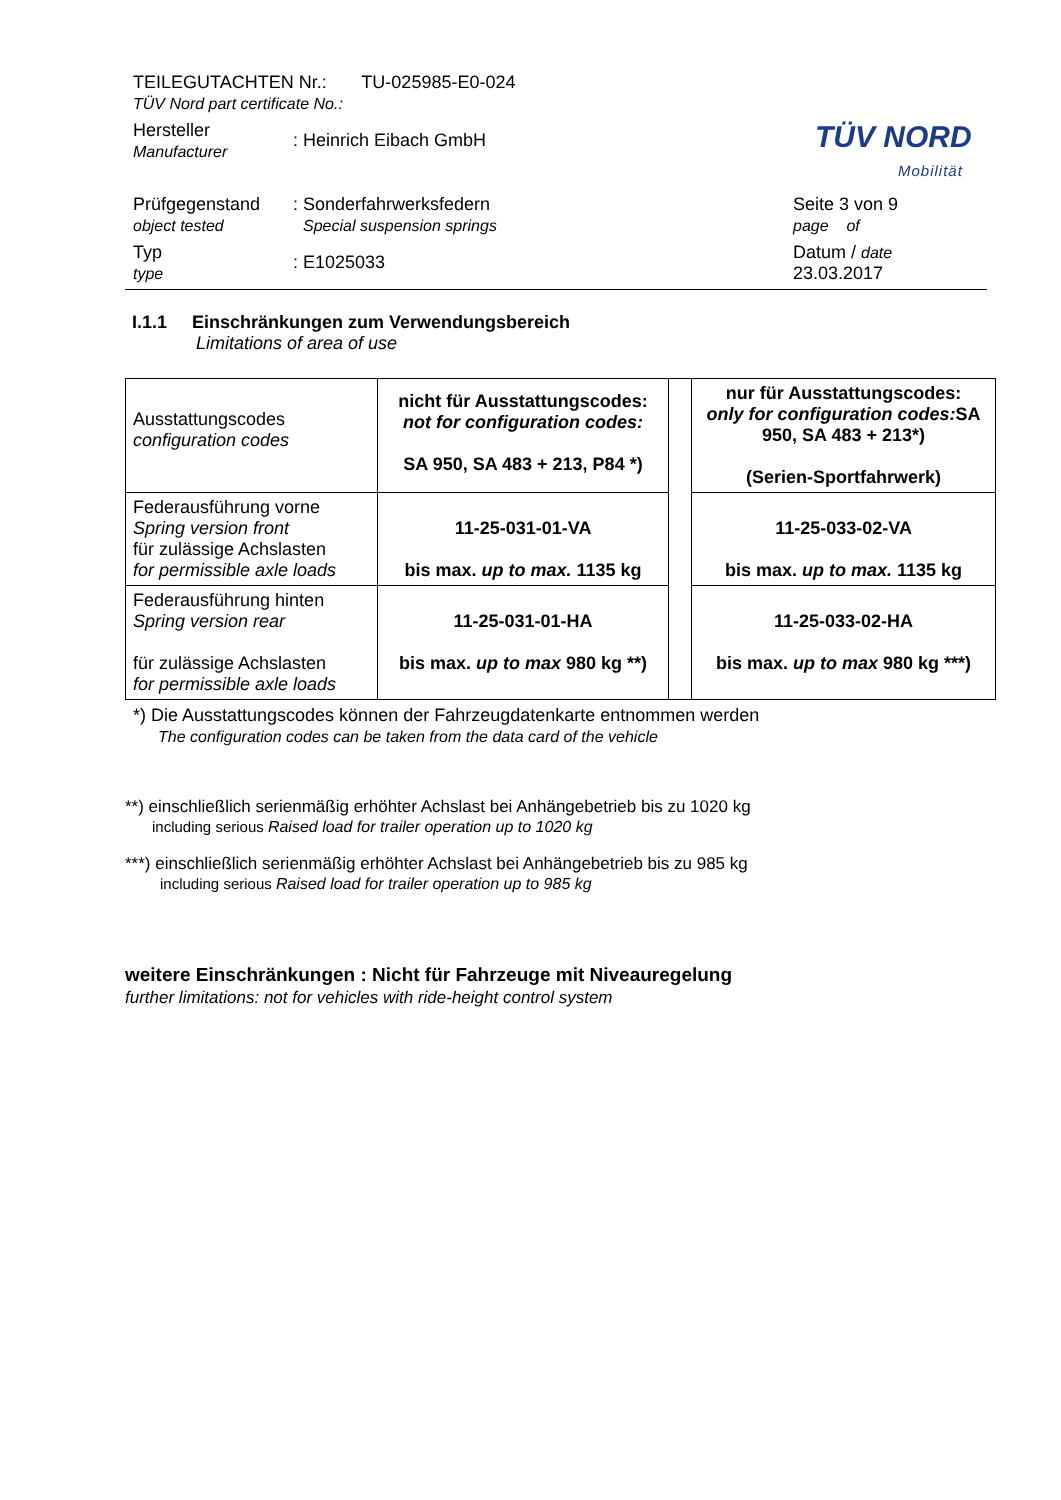TEILEGUTACHTEN Nr.: TU-025985-E0-024
TÜV Nord part certificate No.:
Hersteller
Manufacturer
: Heinrich Eibach GmbH
Prüfgegenstand
object tested
: Sonderfahrwerksfedern
Special suspension springs
Seite 3 von 9
page of
Typ
type
: E1025033
Datum / date
23.03.2017
TÜV NORD
Mobilität
I.1.1 Einschränkungen zum Verwendungsbereich
Limitations of area of use
| Ausstattungscodes configuration codes | nicht für Ausstattungscodes: not for configuration codes: SA 950, SA 483 + 213, P84 *) | | nur für Ausstattungscodes: only for configuration codes: SA 950, SA 483 + 213*) (Serien-Sportfahrwerk) |
| Federausführung vorne Spring version front für zulässige Achslasten for permissible axle loads | 11-25-031-01-VA bis max. up to max. 1135 kg | | 11-25-033-02-VA bis max. up to max. 1135 kg |
| Federausführung hinten Spring version rear für zulässige Achslasten for permissible axle loads | 11-25-031-01-HA bis max. up to max 980 kg **) | | 11-25-033-02-HA bis max. up to max 980 kg ***) |
*) Die Ausstattungscodes können der Fahrzeugdatenkarte entnommen werden
The configuration codes can be taken from the data card of the vehicle
**) einschließlich serienmäßig erhöhter Achslast bei Anhängebetrieb bis zu 1020 kg
including serious Raised load for trailer operation up to 1020 kg
***) einschließlich serienmäßig erhöhter Achslast bei Anhängebetrieb bis zu 985 kg
including serious Raised load for trailer operation up to 985 kg
weitere Einschränkungen : Nicht für Fahrzeuge mit Niveauregelung
further limitations: not for vehicles with ride-height control system